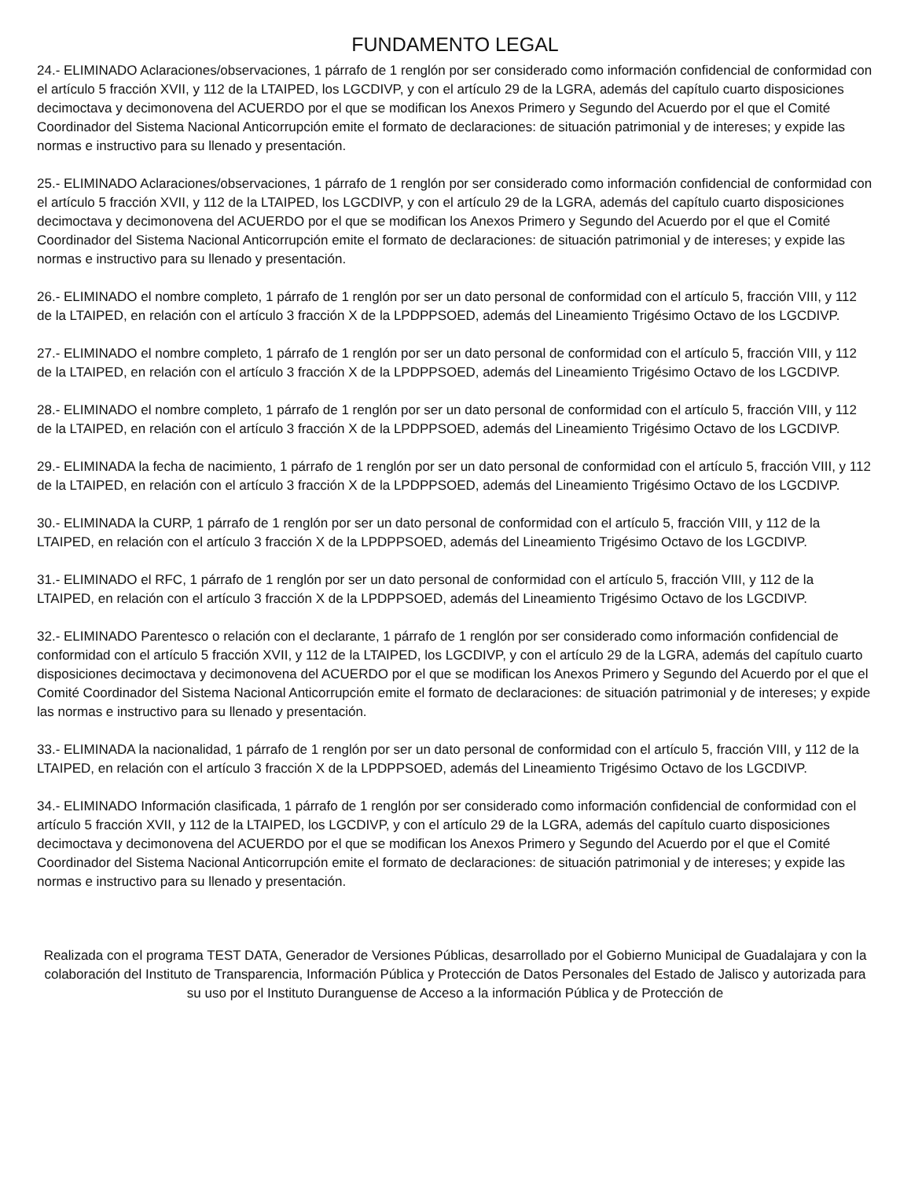FUNDAMENTO LEGAL
24.- ELIMINADO Aclaraciones/observaciones, 1 párrafo de 1 renglón por ser considerado como información confidencial de conformidad con el artículo 5 fracción XVII, y 112 de la LTAIPED, los LGCDIVP, y con el artículo 29 de la LGRA, además del capítulo cuarto disposiciones decimoctava y decimonovena del ACUERDO por el que se modifican los Anexos Primero y Segundo del Acuerdo por el que el Comité Coordinador del Sistema Nacional Anticorrupción emite el formato de declaraciones: de situación patrimonial y de intereses; y expide las normas e instructivo para su llenado y presentación.
25.- ELIMINADO Aclaraciones/observaciones, 1 párrafo de 1 renglón por ser considerado como información confidencial de conformidad con el artículo 5 fracción XVII, y 112 de la LTAIPED, los LGCDIVP, y con el artículo 29 de la LGRA, además del capítulo cuarto disposiciones decimoctava y decimonovena del ACUERDO por el que se modifican los Anexos Primero y Segundo del Acuerdo por el que el Comité Coordinador del Sistema Nacional Anticorrupción emite el formato de declaraciones: de situación patrimonial y de intereses; y expide las normas e instructivo para su llenado y presentación.
26.- ELIMINADO el nombre completo, 1 párrafo de 1 renglón por ser un dato personal de conformidad con el artículo 5, fracción VIII, y 112 de la LTAIPED, en relación con el artículo 3 fracción X de la LPDPPSOED, además del Lineamiento Trigésimo Octavo de los LGCDIVP.
27.- ELIMINADO el nombre completo, 1 párrafo de 1 renglón por ser un dato personal de conformidad con el artículo 5, fracción VIII, y 112 de la LTAIPED, en relación con el artículo 3 fracción X de la LPDPPSOED, además del Lineamiento Trigésimo Octavo de los LGCDIVP.
28.- ELIMINADO el nombre completo, 1 párrafo de 1 renglón por ser un dato personal de conformidad con el artículo 5, fracción VIII, y 112 de la LTAIPED, en relación con el artículo 3 fracción X de la LPDPPSOED, además del Lineamiento Trigésimo Octavo de los LGCDIVP.
29.- ELIMINADA la fecha de nacimiento, 1 párrafo de 1 renglón por ser un dato personal de conformidad con el artículo 5, fracción VIII, y 112 de la LTAIPED, en relación con el artículo 3 fracción X de la LPDPPSOED, además del Lineamiento Trigésimo Octavo de los LGCDIVP.
30.- ELIMINADA la CURP, 1 párrafo de 1 renglón por ser un dato personal de conformidad con el artículo 5, fracción VIII, y 112 de la LTAIPED, en relación con el artículo 3 fracción X de la LPDPPSOED, además del Lineamiento Trigésimo Octavo de los LGCDIVP.
31.- ELIMINADO el RFC, 1 párrafo de 1 renglón por ser un dato personal de conformidad con el artículo 5, fracción VIII, y 112 de la LTAIPED, en relación con el artículo 3 fracción X de la LPDPPSOED, además del Lineamiento Trigésimo Octavo de los LGCDIVP.
32.- ELIMINADO Parentesco o relación con el declarante, 1 párrafo de 1 renglón por ser considerado como información confidencial de conformidad con el artículo 5 fracción XVII, y 112 de la LTAIPED, los LGCDIVP, y con el artículo 29 de la LGRA, además del capítulo cuarto disposiciones decimoctava y decimonovena del ACUERDO por el que se modifican los Anexos Primero y Segundo del Acuerdo por el que el Comité Coordinador del Sistema Nacional Anticorrupción emite el formato de declaraciones: de situación patrimonial y de intereses; y expide las normas e instructivo para su llenado y presentación.
33.- ELIMINADA la nacionalidad, 1 párrafo de 1 renglón por ser un dato personal de conformidad con el artículo 5, fracción VIII, y 112 de la LTAIPED, en relación con el artículo 3 fracción X de la LPDPPSOED, además del Lineamiento Trigésimo Octavo de los LGCDIVP.
34.- ELIMINADO Información clasificada, 1 párrafo de 1 renglón por ser considerado como información confidencial de conformidad con el artículo 5 fracción XVII, y 112 de la LTAIPED, los LGCDIVP, y con el artículo 29 de la LGRA, además del capítulo cuarto disposiciones decimoctava y decimonovena del ACUERDO por el que se modifican los Anexos Primero y Segundo del Acuerdo por el que el Comité Coordinador del Sistema Nacional Anticorrupción emite el formato de declaraciones: de situación patrimonial y de intereses; y expide las normas e instructivo para su llenado y presentación.
Realizada con el programa TEST DATA, Generador de Versiones Públicas, desarrollado por el Gobierno Municipal de Guadalajara y con la colaboración del Instituto de Transparencia, Información Pública y Protección de Datos Personales del Estado de Jalisco y autorizada para su uso por el Instituto Duranguense de Acceso a la información Pública y de Protección de